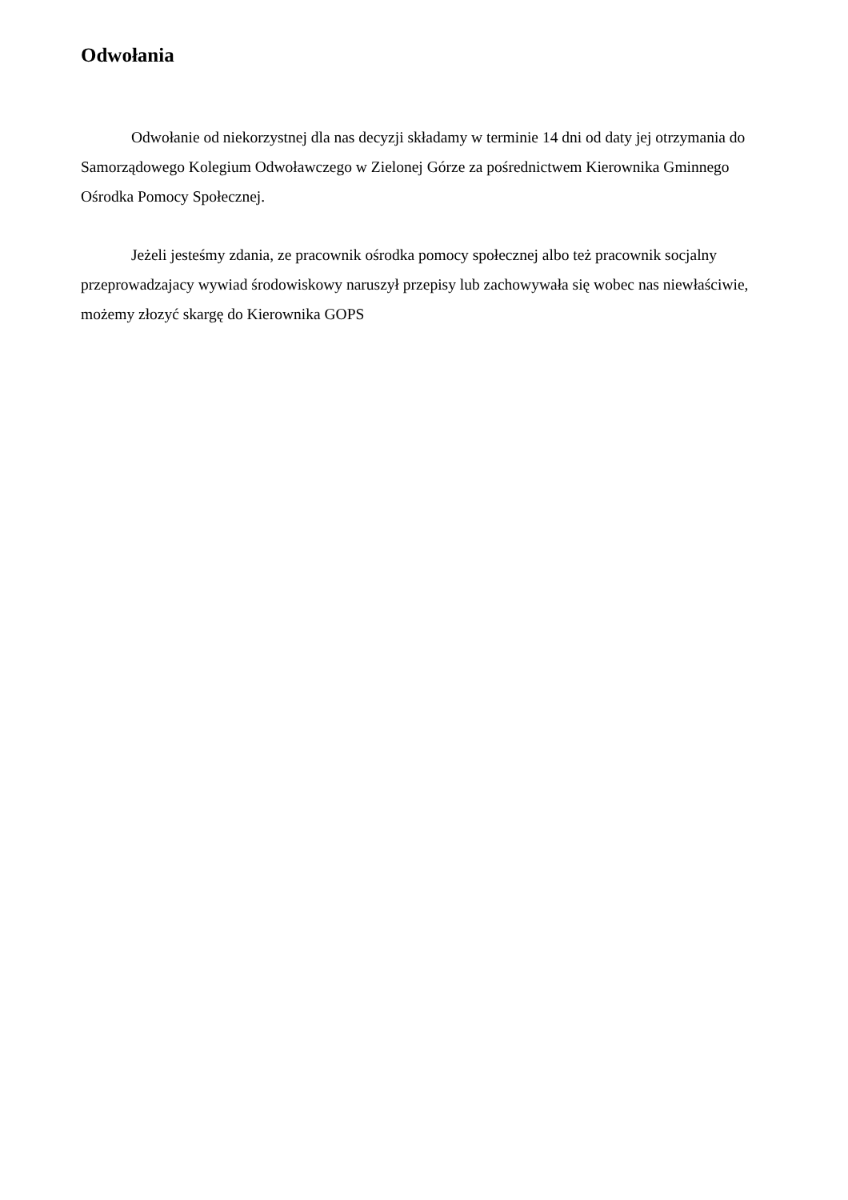Odwołania
Odwołanie od niekorzystnej dla nas decyzji składamy w terminie 14 dni od daty jej otrzymania do Samorządowego Kolegium Odwoławczego w Zielonej Górze za pośrednictwem Kierownika Gminnego Ośrodka Pomocy Społecznej.
Jeżeli jesteśmy zdania, ze pracownik ośrodka pomocy społecznej albo też pracownik socjalny przeprowadzajacy wywiad środowiskowy naruszył przepisy lub zachowywała się wobec nas niewłaściwie, możemy złozyć skargę do Kierownika GOPS